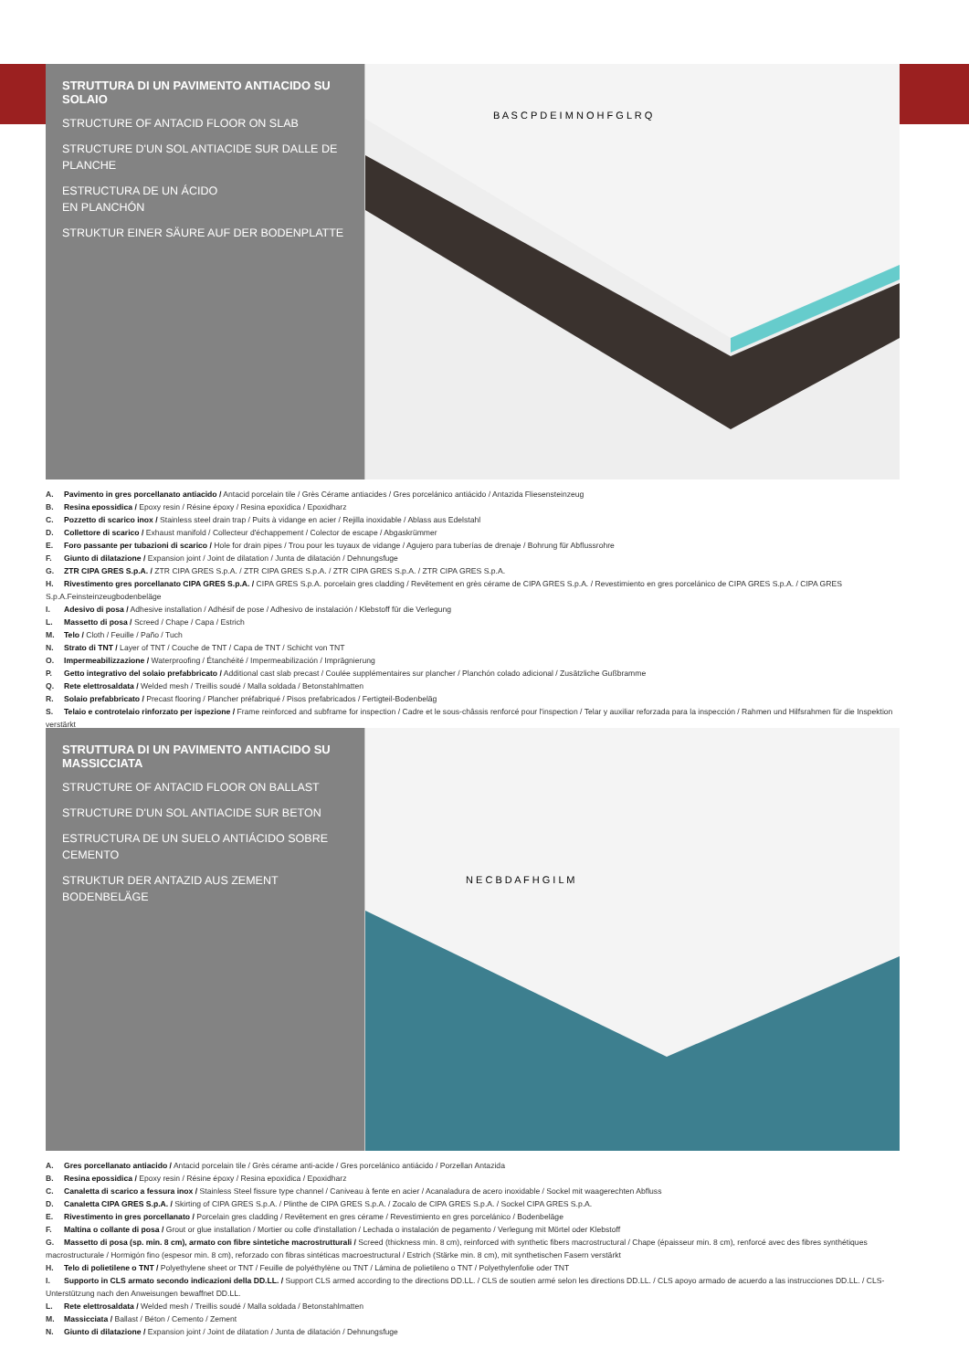STRUTTURA DI UN PAVIMENTO ANTIACIDO SU SOLAIO
STRUCTURE OF ANTACID FLOOR ON SLAB
STRUCTURE D'UN SOL ANTIACIDE SUR DALLE DE PLANCHE
ESTRUCTURA DE UN ÁCIDO
EN PLANCHÓN
STRUKTUR EINER SÄURE AUF DER BODENPLATTE
B A S C P D E I M N O H F G L R Q
A. Pavimento in gres porcellanato antiacido / Antacid porcelain tile / Grès Cérame antiacides / Gres porcelánico antiácido / Antazida Fliesensteinzeug
B. Resina epossidica / Epoxy resin / Résine époxy / Resina epoxídica / Epoxidharz
C. Pozzetto di scarico inox / Stainless steel drain trap / Puits à vidange en acier / Rejilla inoxidable / Ablass aus Edelstahl
D. Collettore di scarico / Exhaust manifold / Collecteur d'échappement / Colector de escape / Abgaskrümmer
E. Foro passante per tubazioni di scarico / Hole for drain pipes / Trou pour les tuyaux de vidange / Agujero para tuberías de drenaje / Bohrung für Abflussrohre
F. Giunto di dilatazione / Expansion joint / Joint de dilatation / Junta de dilatación / Dehnungsfuge
G. ZTR CIPA GRES S.p.A. / ZTR CIPA GRES S.p.A. / ZTR CIPA GRES S.p.A. / ZTR CIPA GRES S.p.A. / ZTR CIPA GRES S.p.A.
H. Rivestimento gres porcellanato CIPA GRES S.p.A. / CIPA GRES S.p.A. porcelain gres cladding / Revêtement en grès cérame de CIPA GRES S.p.A. / Revestimiento en gres porcelánico de CIPA GRES S.p.A. / CIPA GRES S.p.A.Feinsteinzeugbodenbeläge
I. Adesivo di posa / Adhesive installation / Adhésif de pose / Adhesivo de instalación / Klebstoff für die Verlegung
L. Massetto di posa / Screed / Chape / Capa / Estrich
M. Telo / Cloth / Feuille / Paño / Tuch
N. Strato di TNT / Layer of TNT / Couche de TNT / Capa de TNT / Schicht von TNT
O. Impermeabilizzazione / Waterproofing / Étanchéité / Impermeabilización / Imprägnierung
P. Getto integrativo del solaio prefabbricato / Additional cast slab precast / Coulée supplémentaires sur plancher / Planchón colado adicional / Zusätzliche Gußbramme
Q. Rete elettrosaldata / Welded mesh / Treillis soudé / Malla soldada / Betonstahlmatten
R. Solaio prefabbricato / Precast flooring / Plancher préfabriqué / Pisos prefabricados / Fertigteil-Bodenbeläg
S. Telaio e controtelaio rinforzato per ispezione / Frame reinforced and subframe for inspection / Cadre et le sous-châssis renforcé pour l'inspection / Telar y auxiliar reforzada para la inspección / Rahmen und Hilfsrahmen für die Inspektion verstärkt
STRUTTURA DI UN PAVIMENTO ANTIACIDO SU MASSICCIATA
STRUCTURE OF ANTACID FLOOR ON BALLAST
STRUCTURE D'UN SOL ANTIACIDE SUR BETON
ESTRUCTURA DE UN SUELO ANTIÁCIDO SOBRE CEMENTO
STRUKTUR DER ANTAZID AUS ZEMENT BODENBELÄGE
N E C B D A F H G I L M
A. Gres porcellanato antiacido / Antacid porcelain tile / Grès cérame anti-acide / Gres porcelánico antiácido / Porzellan Antazida
B. Resina epossidica / Epoxy resin / Résine époxy / Resina epoxídica / Epoxidharz
C. Canaletta di scarico a fessura inox / Stainless Steel fissure type channel / Caniveau à fente en acier / Acanaladura de acero inoxidable / Sockel mit waagerechten Abfluss
D. Canaletta CIPA GRES S.p.A. / Skirting of CIPA GRES S.p.A. / Plinthe de CIPA GRES S.p.A. / Zocalo de CIPA GRES S.p.A. / Sockel CIPA GRES S.p.A.
E. Rivestimento in gres porcellanato / Porcelain gres cladding / Revêtement en gres cérame / Revestimiento en gres porcelánico / Bodenbeläge
F. Maltina o collante di posa / Grout or glue installation / Mortier ou colle d'installation / Lechada o instalación de pegamento / Verlegung mit Mörtel oder Klebstoff
G. Massetto di posa (sp. min. 8 cm), armato con fibre sintetiche macrostrutturali / Screed (thickness min. 8 cm), reinforced with synthetic fibers macrostructural / Chape (épaisseur min. 8 cm), renforcé avec des fibres synthétiques macrostructurale / Hormigón fino (espesor min. 8 cm), reforzado con fibras sintéticas macroestructural / Estrich (Stärke min. 8 cm), mit synthetischen Fasern verstärkt
H. Telo di polietilene o TNT / Polyethylene sheet or TNT / Feuille de polyéthylène ou TNT / Lámina de polietileno o TNT / Polyethylenfolie oder TNT
I. Supporto in CLS armato secondo indicazioni della DD.LL. / Support CLS armed according to the directions DD.LL. / CLS de soutien armé selon les directions DD.LL. / CLS apoyo armado de acuerdo a las instrucciones DD.LL. / CLS-Unterstützung nach den Anweisungen bewaffnet DD.LL.
L. Rete elettrosaldata / Welded mesh / Treillis soudé / Malla soldada / Betonstahlmatten
M. Massicciata / Ballast / Béton / Cemento / Zement
N. Giunto di dilatazione / Expansion joint / Joint de dilatation / Junta de dilatación / Dehnungsfuge